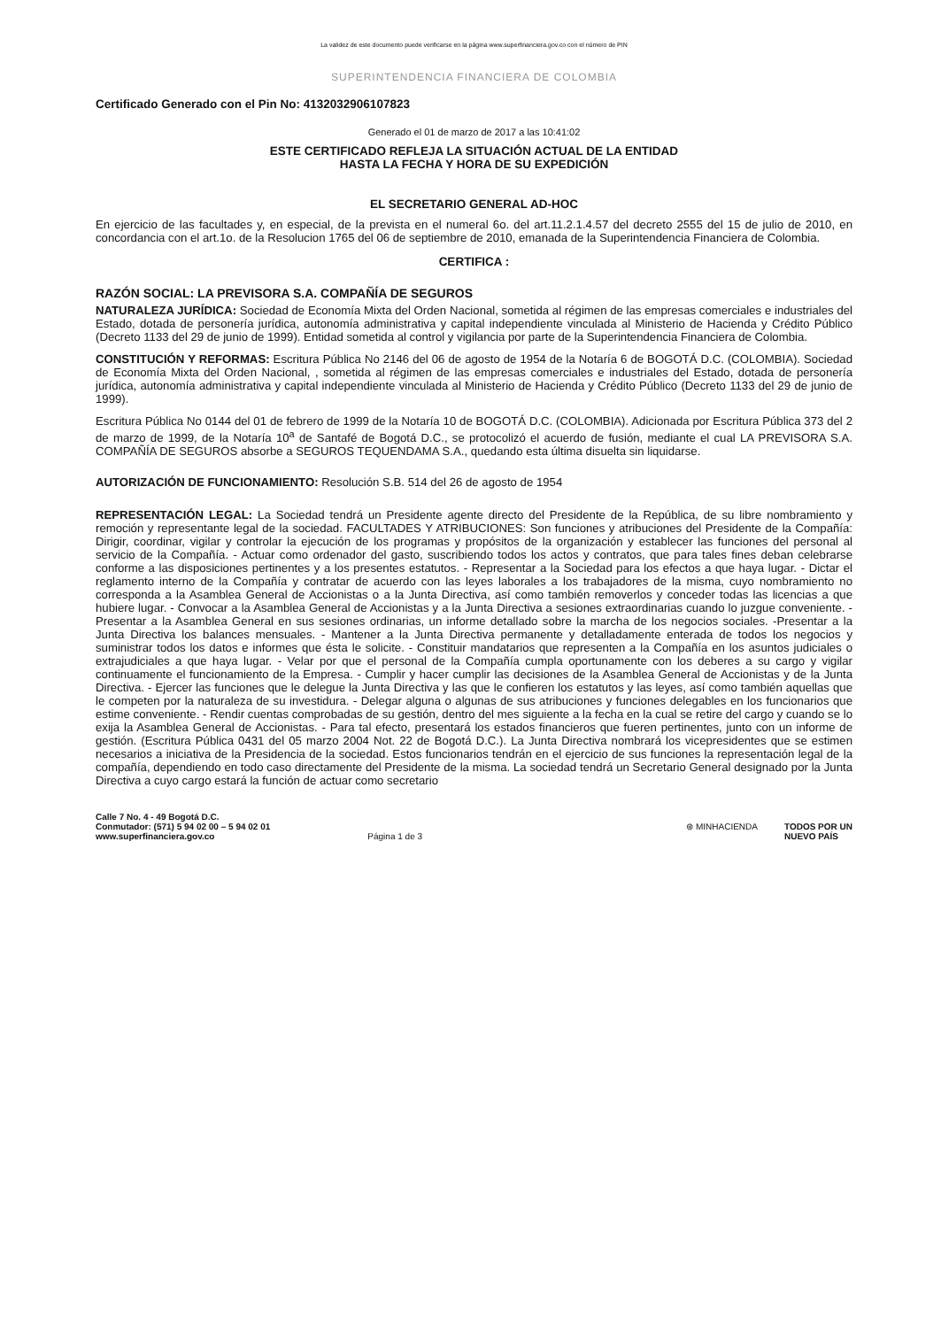La validez de este documento puede verificarse en la página www.superfinanciera.gov.co con el número de PIN
SUPERINTENDENCIA FINANCIERA DE COLOMBIA
Certificado Generado con el Pin No: 4132032906107823
Generado el 01 de marzo de 2017 a las 10:41:02
ESTE CERTIFICADO REFLEJA LA SITUACIÓN ACTUAL DE LA ENTIDAD
HASTA LA FECHA Y HORA DE SU EXPEDICIÓN
EL SECRETARIO GENERAL AD-HOC
En ejercicio de las facultades y, en especial, de la prevista en el numeral 6o. del art.11.2.1.4.57 del decreto 2555 del 15 de julio de 2010, en concordancia con el art.1o. de la Resolucion 1765 del 06 de septiembre de 2010, emanada de la Superintendencia Financiera de Colombia.
CERTIFICA :
RAZÓN SOCIAL: LA PREVISORA S.A. COMPAÑÍA DE SEGUROS
NATURALEZA JURÍDICA: Sociedad de Economía Mixta del Orden Nacional, sometida al régimen de las empresas comerciales e industriales del Estado, dotada de personería jurídica, autonomía administrativa y capital independiente vinculada al Ministerio de Hacienda y Crédito Público (Decreto 1133 del 29 de junio de 1999). Entidad sometida al control y vigilancia por parte de la Superintendencia Financiera de Colombia.
CONSTITUCIÓN Y REFORMAS: Escritura Pública No 2146 del 06 de agosto de 1954 de la Notaría 6 de BOGOTÁ D.C. (COLOMBIA). Sociedad de Economía Mixta del Orden Nacional, , sometida al régimen de las empresas comerciales e industriales del Estado, dotada de personería jurídica, autonomía administrativa y capital independiente vinculada al Ministerio de Hacienda y Crédito Público (Decreto 1133 del 29 de junio de 1999).
Escritura Pública No 0144 del 01 de febrero de 1999 de la Notaría 10 de BOGOTÁ D.C. (COLOMBIA). Adicionada por Escritura Pública 373 del 2 de marzo de 1999, de la Notaría 10<sup>a</sup> de Santafé de Bogotá D.C., se protocolizó el acuerdo de fusión, mediante el cual LA PREVISORA S.A. COMPAÑÍA DE SEGUROS absorbe a SEGUROS TEQUENDAMA S.A., quedando esta última disuelta sin liquidarse.
AUTORIZACIÓN DE FUNCIONAMIENTO: Resolución S.B. 514 del 26 de agosto de 1954
REPRESENTACIÓN LEGAL: La Sociedad tendrá un Presidente agente directo del Presidente de la República, de su libre nombramiento y remoción y representante legal de la sociedad. FACULTADES Y ATRIBUCIONES: Son funciones y atribuciones del Presidente de la Compañía: Dirigir, coordinar, vigilar y controlar la ejecución de los programas y propósitos de la organización y establecer las funciones del personal al servicio de la Compañía. - Actuar como ordenador del gasto, suscribiendo todos los actos y contratos, que para tales fines deban celebrarse conforme a las disposiciones pertinentes y a los presentes estatutos. - Representar a la Sociedad para los efectos a que haya lugar. - Dictar el reglamento interno de la Compañía y contratar de acuerdo con las leyes laborales a los trabajadores de la misma, cuyo nombramiento no corresponda a la Asamblea General de Accionistas o a la Junta Directiva, así como también removerlos y conceder todas las licencias a que hubiere lugar. - Convocar a la Asamblea General de Accionistas y a la Junta Directiva a sesiones extraordinarias cuando lo juzgue conveniente. - Presentar a la Asamblea General en sus sesiones ordinarias, un informe detallado sobre la marcha de los negocios sociales. -Presentar a la Junta Directiva los balances mensuales. - Mantener a la Junta Directiva permanente y detalladamente enterada de todos los negocios y suministrar todos los datos e informes que ésta le solicite. - Constituir mandatarios que representen a la Compañía en los asuntos judiciales o extrajudiciales a que haya lugar. - Velar por que el personal de la Compañía cumpla oportunamente con los deberes a su cargo y vigilar continuamente el funcionamiento de la Empresa. - Cumplir y hacer cumplir las decisiones de la Asamblea General de Accionistas y de la Junta Directiva. - Ejercer las funciones que le delegue la Junta Directiva y las que le confieren los estatutos y las leyes, así como también aquellas que le competen por la naturaleza de su investidura. - Delegar alguna o algunas de sus atribuciones y funciones delegables en los funcionarios que estime conveniente. - Rendir cuentas comprobadas de su gestión, dentro del mes siguiente a la fecha en la cual se retire del cargo y cuando se lo exija la Asamblea General de Accionistas. - Para tal efecto, presentará los estados financieros que fueren pertinentes, junto con un informe de gestión. (Escritura Pública 0431 del 05 marzo 2004 Not. 22 de Bogotá D.C.). La Junta Directiva nombrará los vicepresidentes que se estimen necesarios a iniciativa de la Presidencia de la sociedad. Estos funcionarios tendrán en el ejercicio de sus funciones la representación legal de la compañía, dependiendo en todo caso directamente del Presidente de la misma. La sociedad tendrá un Secretario General designado por la Junta Directiva a cuyo cargo estará la función de actuar como secretario
Calle 7 No. 4 - 49 Bogotá D.C.
Conmutador: (571) 5 94 02 00 – 5 94 02 01
www.superfinanciera.gov.co
Página 1 de 3
⊛ MINHACIENDA TODOS POR UN
NUEVO PAÍS